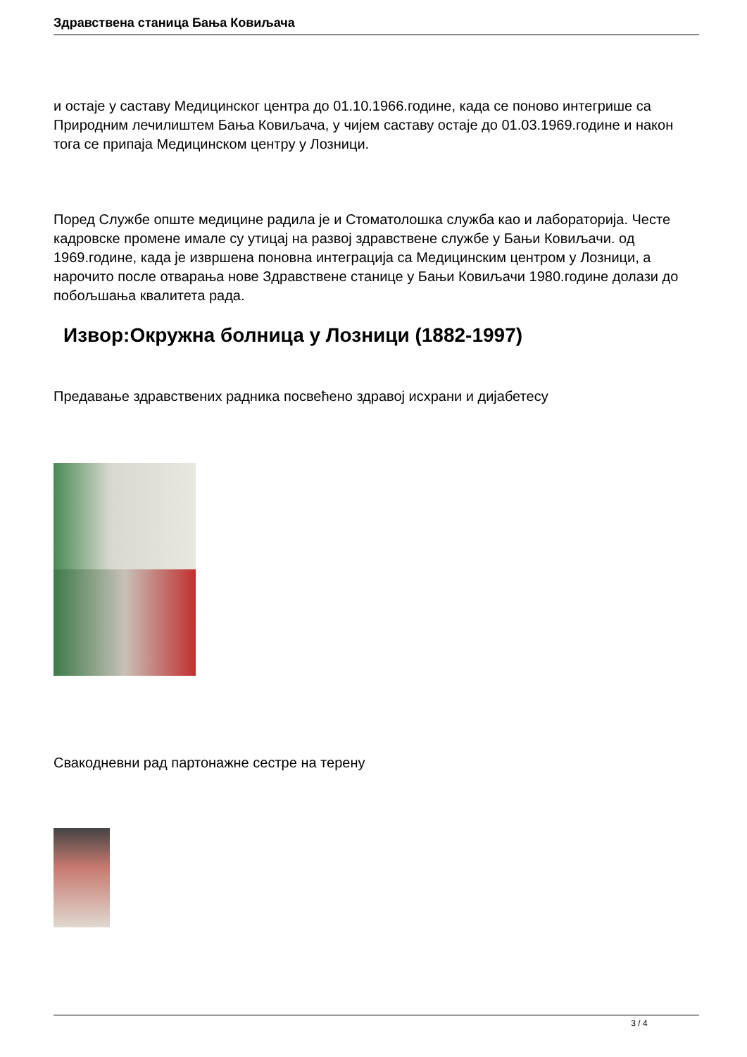Здравствена станица Бања Ковиљача
и остаје у саставу Медицинског центра до 01.10.1966.године, када се поново интегрише са Природним лечилиштем Бања Ковиљача, у чијем саставу остаје до 01.03.1969.године и након тога се припаја Медицинском центру у Лозници.
Поред Службе опште медицине радила је и Стоматолошка служба као и лабораторија. Честе кадровске промене имале су утицај на развој здравствене службе у Бањи Ковиљачи. од 1969.године, када је извршена поновна интеграција са Медицинским центром у Лозници, а нарочито после отварања нове Здравствене станице у Бањи Ковиљачи 1980.године долази до побољшања квалитета рада.
Извор:Окружна болница у Лозници (1882-1997)
Предавање здравствених радника посвећено здравој исхрани и дијабетесу
Свакодневни рад партонажне сестре на терену
3 / 4